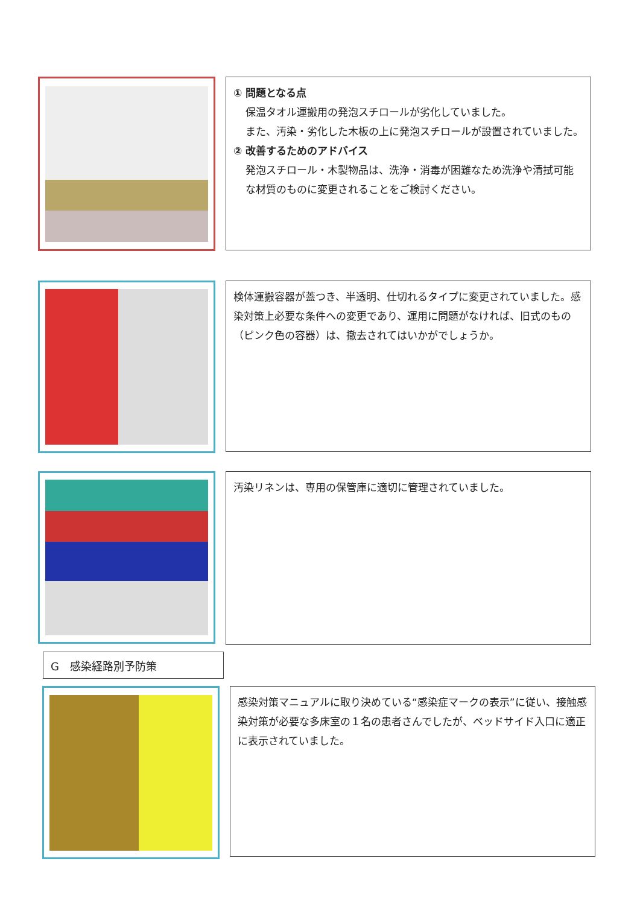① 問題となる点
保温タオル運搬用の発泡スチロールが劣化していました。
また、汚染・劣化した木板の上に発泡スチロールが設置されていました。
② 改善するためのアドバイス
発泡スチロール・木製物品は、洗浄・消毒が困難なため洗浄や清拭可能な材質のものに変更されることをご検討ください。
検体運搬容器が蓋つき、半透明、仕切れるタイプに変更されていました。感染対策上必要な条件への変更であり、運用に問題がなければ、旧式のもの（ピンク色の容器）は、撤去されてはいかがでしょうか。
汚染リネンは、専用の保管庫に適切に管理されていました。
G　感染経路別予防策
感染対策マニュアルに取り決めている“感染症マークの表示”に従い、接触感染対策が必要な多床室の１名の患者さんでしたが、ベッドサイド入口に適正に表示されていました。